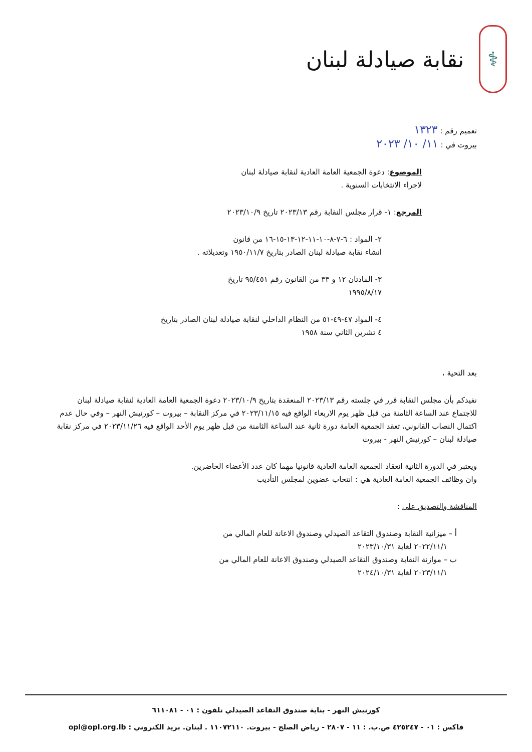⚕
نقابة صيادلة لبنان
تعميم رقم : ١٣٢٣
بيروت في : ١١/ ١٠/ ٢٠٢٣
الموضوع: دعوة الجمعية العامة العادية لنقابة صيادلة لبنان
لاجراء الانتخابات السنوية .
المرجع: ١- قرار مجلس النقابة رقم ٢٠٢٣/١٣ تاريخ ٢٠٢٣/١٠/٩
٢- المواد : ٦-٧-٨-١٠-١١-١٢-١٣-١٥-١٦ من قانون
انشاء نقابة صيادلة لبنان الصادر بتاريخ ١٩٥٠/١١/٧ وتعديلاته .
٣- المادتان ١٢ و ٣٣ من القانون رقم ٩٥/٤٥١ تاريخ
١٩٩٥/٨/١٧
٤- المواد ٤٧-٤٩-٥١ من النظام الداخلي لنقابة صيادلة لبنان الصادر بتاريخ
٤ تشرين الثاني سنة ١٩٥٨
بعد التحية ،
نفيدكم بأن مجلس النقابة قرر في جلسته رقم ٢٠٢٣/١٣ المنعقدة بتاريخ ٢٠٢٣/١٠/٩ دعوة الجمعية العامة العادية لنقابة صيادلة لبنان للاجتماع عند الساعة الثامنة من قبل ظهر يوم الاربعاء الواقع فيه ٢٠٢٣/١١/١٥ في مركز النقابة – بيروت – كورنيش النهر – وفي حال عدم اكتمال النصاب القانوني، تعقد الجمعية العامة دورة ثانية عند الساعة الثامنة من قبل ظهر يوم الأحد الواقع فيه ٢٠٢٣/١١/٢٦ في مركز نقابة صيادلة لبنان – كورنيش النهر - بيروت
ويعتبر في الدورة الثانية انعقاد الجمعية العامة العادية قانونيا مهما كان عدد الأعضاء الحاضرين.
وان وظائف الجمعية العامة العادية هي : انتخاب عضوين لمجلس التأديب
المناقشة والتصديق على :
أ – ميزانية النقابة وصندوق التقاعد الصيدلي وصندوق الاعانة للعام المالي من
٢٠٢٢/١١/١ لغاية ٢٠٢٣/١٠/٣١
ب – موازنة النقابة وصندوق التقاعد الصيدلي وصندوق الاعانة للعام المالي من
٢٠٢٣/١١/١ لغاية ٢٠٢٤/١٠/٣١
كورنيش النهر - بناية صندوق التقاعد الصيدلي تلفون : ٠١ - ٦١١٠٨١
فاكس : ٠١ - ٤٢٥٢٤٧ ص.ب. : ١١ - ٢٨٠٧ - رياض الصلح - بيروت. ١١٠٧٢١١٠ . لبنان. بريد الكتروني : opl@opl.org.lb